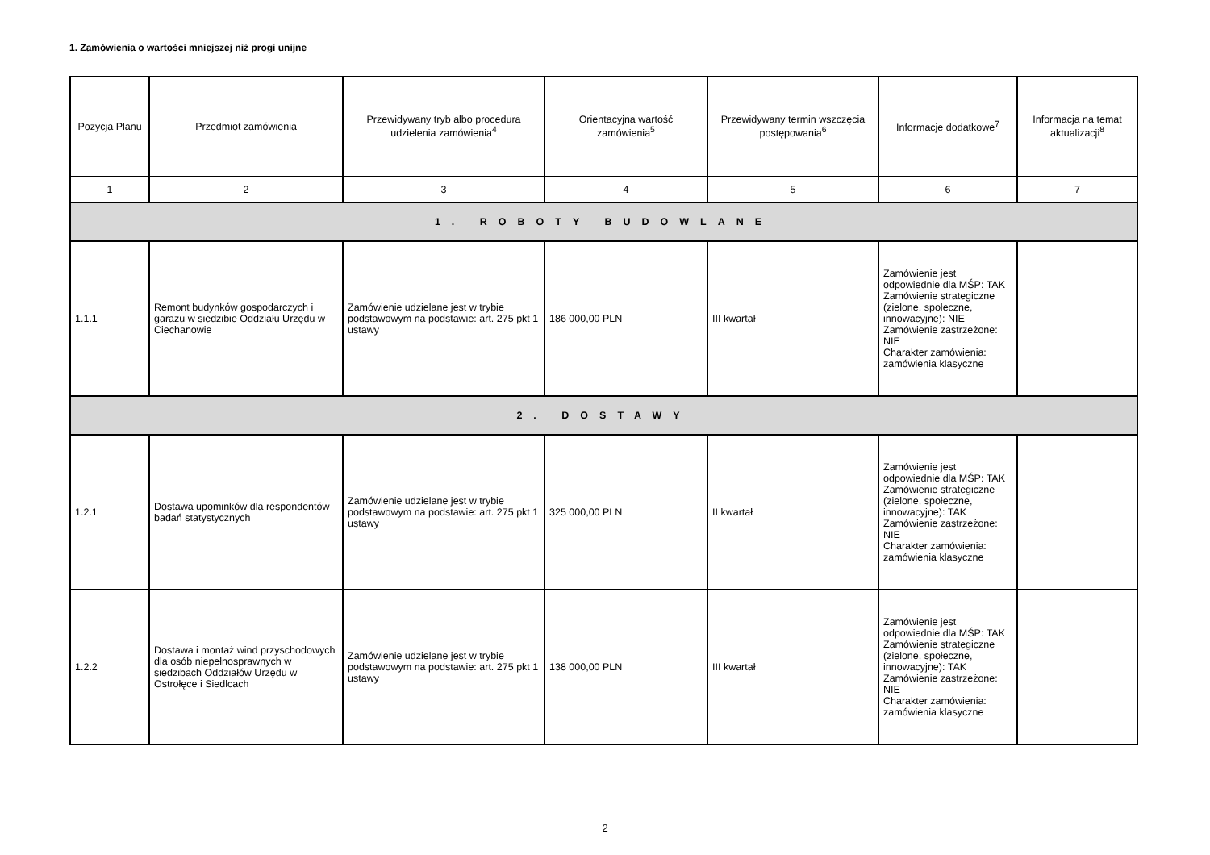1. Zamówienia o wartości mniejszej niż progi unijne
| Pozycja Planu | Przedmiot zamówienia | Przewidywany tryb albo procedura udzielenia zamówienia<sup>4</sup> | Orientacyjna wartość zamówienia<sup>5</sup> | Przewidywany termin wszczęcia postępowania<sup>6</sup> | Informacje dodatkowe<sup>7</sup> | Informacja na temat aktualizacji<sup>8</sup> |
| --- | --- | --- | --- | --- | --- | --- |
| 1 | 2 | 3 | 4 | 5 | 6 | 7 |
| 1. ROBOTY BUDOWLANE | | | | | | |
| 1.1.1 | Remont budynków gospodarczych i garażu w siedzibie Oddziału Urzędu w Ciechanowie | Zamówienie udzielane jest w trybie podstawowym na podstawie: art. 275 pkt 1 ustawy | 186 000,00 PLN | III kwartał | Zamówienie jest odpowiednie dla MŚP: TAK Zamówienie strategiczne (zielone, społeczne, innowacyjne): NIE Zamówienie zastrzeżone: NIE Charakter zamówienia: zamówienia klasyczne | |
| 2. DOSTAWY | | | | | | |
| 1.2.1 | Dostawa upominków dla respondentów badań statystycznych | Zamówienie udzielane jest w trybie podstawowym na podstawie: art. 275 pkt 1 ustawy | 325 000,00 PLN | II kwartał | Zamówienie jest odpowiednie dla MŚP: TAK Zamówienie strategiczne (zielone, społeczne, innowacyjne): TAK Zamówienie zastrzeżone: NIE Charakter zamówienia: zamówienia klasyczne | |
| 1.2.2 | Dostawa i montaż wind przyschodowych dla osób niepełnosprawnych w siedzibach Oddziałów Urzędu w Ostrołęce i Siedlcach | Zamówienie udzielane jest w trybie podstawowym na podstawie: art. 275 pkt 1 ustawy | 138 000,00 PLN | III kwartał | Zamówienie jest odpowiednie dla MŚP: TAK Zamówienie strategiczne (zielone, społeczne, innowacyjne): TAK Zamówienie zastrzeżone: NIE Charakter zamówienia: zamówienia klasyczne | |
2